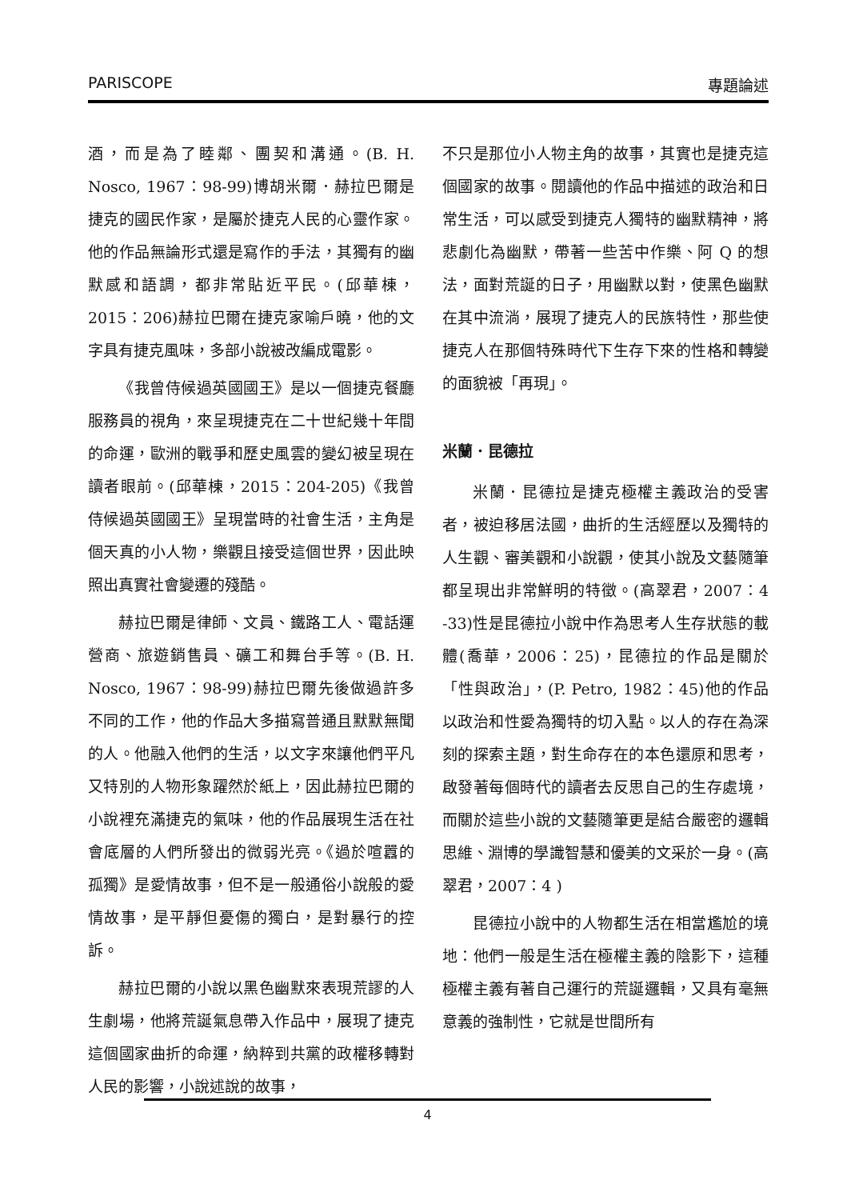PARISCOPE 專題論述
酒，而是為了睦鄰、團契和溝通。(B. H. Nosco, 1967：98-99)博胡米爾．赫拉巴爾是捷克的國民作家，是屬於捷克人民的心靈作家。他的作品無論形式還是寫作的手法，其獨有的幽默感和語調，都非常貼近平民。(邱華棟，2015：206)赫拉巴爾在捷克家喻戶曉，他的文字具有捷克風味，多部小說被改編成電影。
《我曾侍候過英國國王》是以一個捷克餐廳服務員的視角，來呈現捷克在二十世紀幾十年間的命運，歐洲的戰爭和歷史風雲的變幻被呈現在讀者眼前。(邱華棟，2015：204-205)《我曾侍候過英國國王》呈現當時的社會生活，主角是個天真的小人物，樂觀且接受這個世界，因此映照出真實社會變遷的殘酷。
赫拉巴爾是律師、文員、鐵路工人、電話運營商、旅遊銷售員、礦工和舞台手等。(B. H. Nosco, 1967：98-99)赫拉巴爾先後做過許多不同的工作，他的作品大多描寫普通且默默無聞的人。他融入他們的生活，以文字來讓他們平凡又特別的人物形象躍然於紙上，因此赫拉巴爾的小說裡充滿捷克的氣味，他的作品展現生活在社會底層的人們所發出的微弱光亮。《過於喧囂的孤獨》是愛情故事，但不是一般通俗小說般的愛情故事，是平靜但憂傷的獨白，是對暴行的控訴。
赫拉巴爾的小說以黑色幽默來表現荒謬的人生劇場，他將荒誕氣息帶入作品中，展現了捷克這個國家曲折的命運，納粹到共黨的政權移轉對人民的影響，小說述說的故事，
不只是那位小人物主角的故事，其實也是捷克這個國家的故事。閱讀他的作品中描述的政治和日常生活，可以感受到捷克人獨特的幽默精神，將悲劇化為幽默，帶著一些苦中作樂、阿 Q 的想法，面對荒誕的日子，用幽默以對，使黑色幽默在其中流淌，展現了捷克人的民族特性，那些使捷克人在那個特殊時代下生存下來的性格和轉變的面貌被「再現」。
米蘭．昆德拉
米蘭．昆德拉是捷克極權主義政治的受害者，被迫移居法國，曲折的生活經歷以及獨特的人生觀、審美觀和小說觀，使其小說及文藝隨筆都呈現出非常鮮明的特徵。(高翠君，2007：4 -33)性是昆德拉小說中作為思考人生存狀態的載體(喬華，2006：25)，昆德拉的作品是關於「性與政治」，(P. Petro, 1982：45)他的作品以政治和性愛為獨特的切入點。以人的存在為深刻的探索主題，對生命存在的本色還原和思考，啟發著每個時代的讀者去反思自己的生存處境，而關於這些小說的文藝隨筆更是結合嚴密的邏輯思維、淵博的學識智慧和優美的文采於一身。(高翠君，2007：4 )
昆德拉小說中的人物都生活在相當尷尬的境地：他們一般是生活在極權主義的陰影下，這種極權主義有著自己運行的荒誕邏輯，又具有毫無意義的強制性，它就是世間所有
4